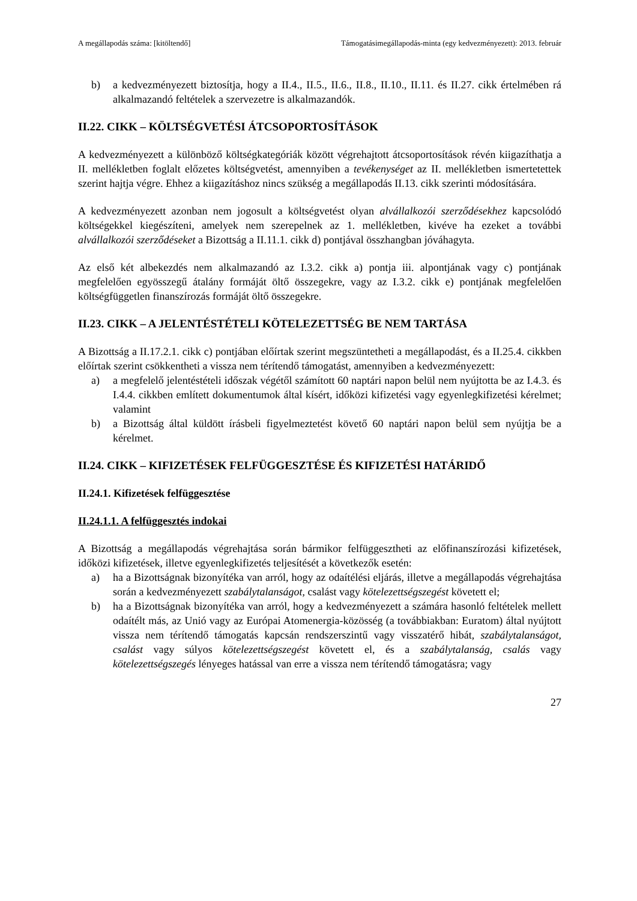A megállapodás száma: [kitöltendő] Támogatásimegállapodás-minta (egy kedvezményezett): 2013. február
b) a kedvezményezett biztosítja, hogy a II.4., II.5., II.6., II.8., II.10., II.11. és II.27. cikk értelmében rá alkalmazandó feltételek a szervezetre is alkalmazandók.
II.22. CIKK – KÖLTSÉGVETÉSI ÁTCSOPORTOSÍTÁSOK
A kedvezményezett a különböző költségkategóriák között végrehajtott átcsoportosítások révén kiigazíthatja a II. mellékletben foglalt előzetes költségvetést, amennyiben a tevékenységet az II. mellékletben ismertetettek szerint hajtja végre. Ehhez a kiigazításhoz nincs szükség a megállapodás II.13. cikk szerinti módosítására.
A kedvezményezett azonban nem jogosult a költségvetést olyan alvállalkozói szerződésekhez kapcsolódó költségekkel kiegészíteni, amelyek nem szerepelnek az 1. mellékletben, kivéve ha ezeket a további alvállalkozói szerződéseket a Bizottság a II.11.1. cikk d) pontjával összhangban jóváhagyta.
Az első két albekezdés nem alkalmazandó az I.3.2. cikk a) pontja iii. alpontjának vagy c) pontjának megfelelően egyösszegű átalány formáját öltő összegekre, vagy az I.3.2. cikk e) pontjának megfelelően költségfüggetlen finanszírozás formáját öltő összegekre.
II.23. CIKK – A JELENTÉSTÉTELI KÖTELEZETTSÉG BE NEM TARTÁSA
A Bizottság a II.17.2.1. cikk c) pontjában előírtak szerint megszüntetheti a megállapodást, és a II.25.4. cikkben előírtak szerint csökkentheti a vissza nem térítendő támogatást, amennyiben a kedvezményezett:
a) a megfelelő jelentéstételi időszak végétől számított 60 naptári napon belül nem nyújtotta be az I.4.3. és I.4.4. cikkben említett dokumentumok által kísért, időközi kifizetési vagy egyenlegkifizetési kérelmet; valamint
b) a Bizottság által küldött írásbeli figyelmeztetést követő 60 naptári napon belül sem nyújtja be a kérelmet.
II.24. CIKK – KIFIZETÉSEK FELFÜGGESZTÉSE ÉS KIFIZETÉSI HATÁRIDŐ
II.24.1. Kifizetések felfüggesztése
II.24.1.1. A felfüggesztés indokai
A Bizottság a megállapodás végrehajtása során bármikor felfüggesztheti az előfinanszírozási kifizetések, időközi kifizetések, illetve egyenlegkifizetés teljesítését a következők esetén:
a) ha a Bizottságnak bizonyítéka van arról, hogy az odaítélési eljárás, illetve a megállapodás végrehajtása során a kedvezményezett szabálytalanságot, csalást vagy kötelezettségszegést követett el;
b) ha a Bizottságnak bizonyítéka van arról, hogy a kedvezményezett a számára hasonló feltételek mellett odaítélt más, az Unió vagy az Európai Atomenergia-közösség (a továbbiakban: Euratom) által nyújtott vissza nem térítendő támogatás kapcsán rendszerszintű vagy visszatérő hibát, szabálytalanságot, csalást vagy súlyos kötelezettségszegést követett el, és a szabálytalanság, csalás vagy kötelezettségszegés lényeges hatással van erre a vissza nem térítendő támogatásra; vagy
27